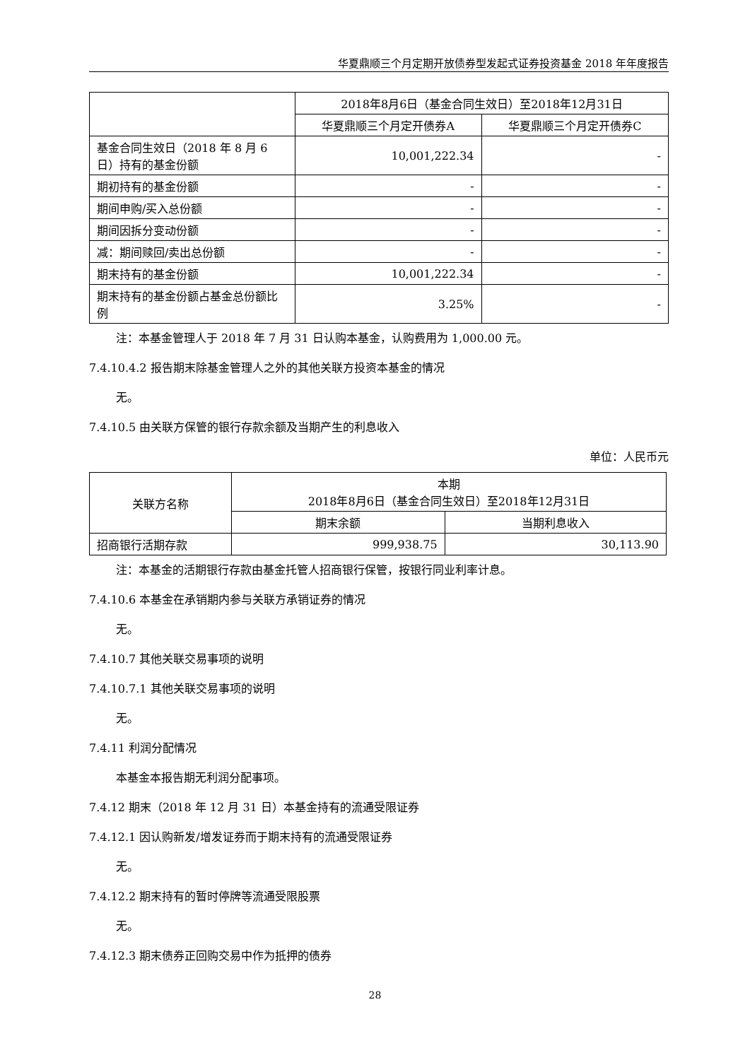华夏鼎顺三个月定期开放债券型发起式证券投资基金 2018 年年度报告
| | 2018年8月6日（基金合同生效日）至2018年12月31日 | |
| --- | --- | --- |
| | 华夏鼎顺三个月定开债券A | 华夏鼎顺三个月定开债券C |
| 基金合同生效日（2018 年 8 月 6 日）持有的基金份额 | 10,001,222.34 | - |
| 期初持有的基金份额 | - | - |
| 期间申购/买入总份额 | - | - |
| 期间因拆分变动份额 | - | - |
| 减：期间赎回/卖出总份额 | - | - |
| 期末持有的基金份额 | 10,001,222.34 | - |
| 期末持有的基金份额占基金总份额比例 | 3.25% | - |
注：本基金管理人于 2018 年 7 月 31 日认购本基金，认购费用为 1,000.00 元。
7.4.10.4.2 报告期末除基金管理人之外的其他关联方投资本基金的情况
无。
7.4.10.5 由关联方保管的银行存款余额及当期产生的利息收入
单位：人民币元
| 关联方名称 | 本期 2018年8月6日（基金合同生效日）至2018年12月31日 | |
| --- | --- | --- |
| | 期末余额 | 当期利息收入 |
| 招商银行活期存款 | 999,938.75 | 30,113.90 |
注：本基金的活期银行存款由基金托管人招商银行保管，按银行同业利率计息。
7.4.10.6 本基金在承销期内参与关联方承销证券的情况
无。
7.4.10.7 其他关联交易事项的说明
7.4.10.7.1 其他关联交易事项的说明
无。
7.4.11 利润分配情况
本基金本报告期无利润分配事项。
7.4.12 期末（2018 年 12 月 31 日）本基金持有的流通受限证券
7.4.12.1 因认购新发/增发证券而于期末持有的流通受限证券
无。
7.4.12.2 期末持有的暂时停牌等流通受限股票
无。
7.4.12.3 期末债券正回购交易中作为抵押的债券
28